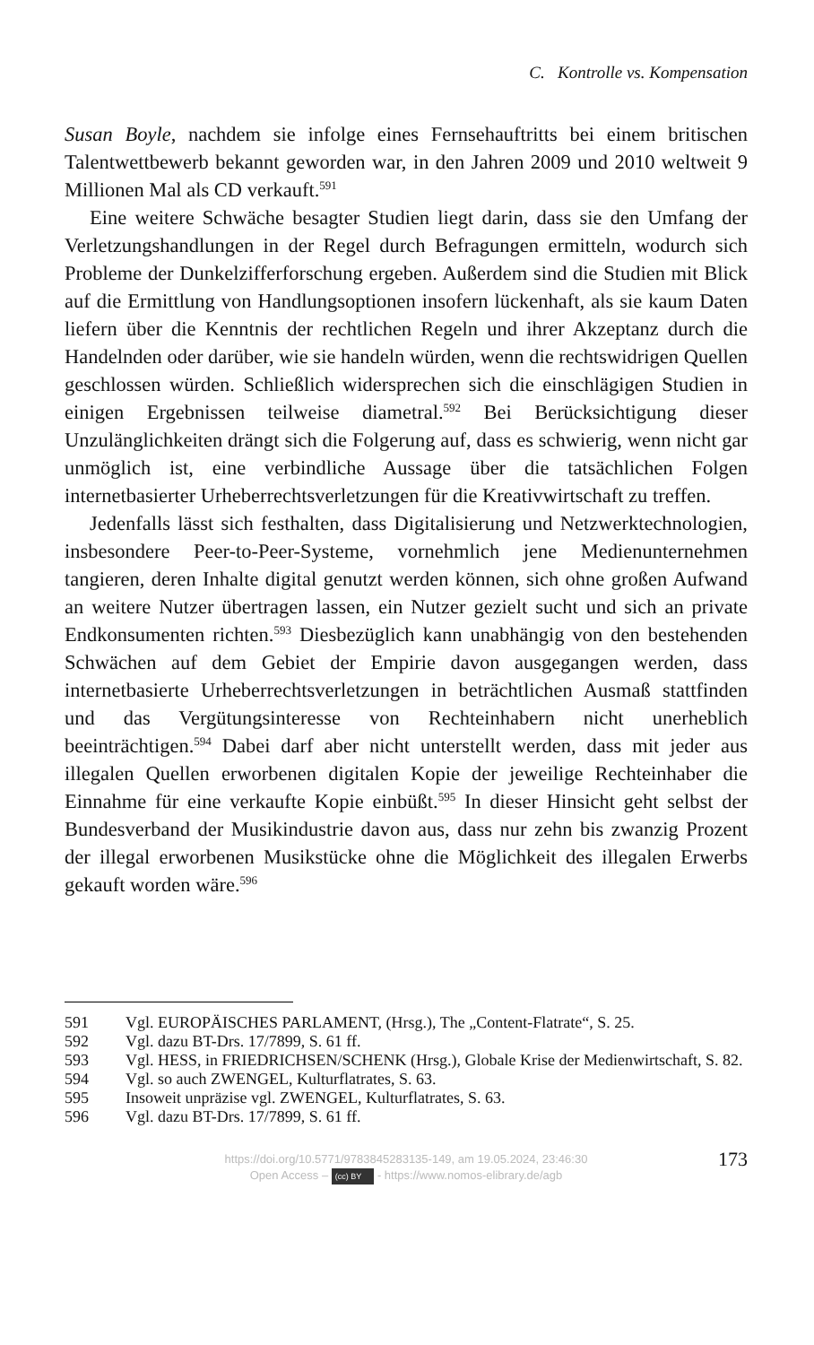C. Kontrolle vs. Kompensation
Susan Boyle, nachdem sie infolge eines Fernsehauftritts bei einem britischen Talentwettbewerb bekannt geworden war, in den Jahren 2009 und 2010 weltweit 9 Millionen Mal als CD verkauft.<sup>591</sup>
Eine weitere Schwäche besagter Studien liegt darin, dass sie den Umfang der Verletzungshandlungen in der Regel durch Befragungen ermitteln, wodurch sich Probleme der Dunkelzifferforschung ergeben. Außerdem sind die Studien mit Blick auf die Ermittlung von Handlungsoptionen insofern lückenhaft, als sie kaum Daten liefern über die Kenntnis der rechtlichen Regeln und ihrer Akzeptanz durch die Handelnden oder darüber, wie sie handeln würden, wenn die rechtswidrigen Quellen geschlossen würden. Schließlich widersprechen sich die einschlägigen Studien in einigen Ergebnissen teilweise diametral.<sup>592</sup> Bei Berücksichtigung dieser Unzulänglichkeiten drängt sich die Folgerung auf, dass es schwierig, wenn nicht gar unmöglich ist, eine verbindliche Aussage über die tatsächlichen Folgen internetbasierter Urheberrechtsverletzungen für die Kreativwirtschaft zu treffen.
Jedenfalls lässt sich festhalten, dass Digitalisierung und Netzwerktechnologien, insbesondere Peer-to-Peer-Systeme, vornehmlich jene Medienunternehmen tangieren, deren Inhalte digital genutzt werden können, sich ohne großen Aufwand an weitere Nutzer übertragen lassen, ein Nutzer gezielt sucht und sich an private Endkonsumenten richten.<sup>593</sup> Diesbezüglich kann unabhängig von den bestehenden Schwächen auf dem Gebiet der Empirie davon ausgegangen werden, dass internetbasierte Urheberrechtsverletzungen in beträchtlichen Ausmaß stattfinden und das Vergütungsinteresse von Rechteinhabern nicht unerheblich beeinträchtigen.<sup>594</sup> Dabei darf aber nicht unterstellt werden, dass mit jeder aus illegalen Quellen erworbenen digitalen Kopie der jeweilige Rechteinhaber die Einnahme für eine verkaufte Kopie einbüßt.<sup>595</sup> In dieser Hinsicht geht selbst der Bundesverband der Musikindustrie davon aus, dass nur zehn bis zwanzig Prozent der illegal erworbenen Musikstücke ohne die Möglichkeit des illegalen Erwerbs gekauft worden wäre.<sup>596</sup>
591 Vgl. EUROPÄISCHES PARLAMENT, (Hrsg.), The „Content-Flatrate“, S. 25.
592 Vgl. dazu BT-Drs. 17/7899, S. 61 ff.
593 Vgl. HESS, in FRIEDRICHSEN/SCHENK (Hrsg.), Globale Krise der Medienwirtschaft, S. 82.
594 Vgl. so auch ZWENGEL, Kulturflatrates, S. 63.
595 Insoweit unpräzise vgl. ZWENGEL, Kulturflatrates, S. 63.
596 Vgl. dazu BT-Drs. 17/7899, S. 61 ff.
https://doi.org/10.5771/9783845283135-149, am 19.05.2024, 23:46:30
Open Access – (cc) BY - https://www.nomos-elibrary.de/agb
173